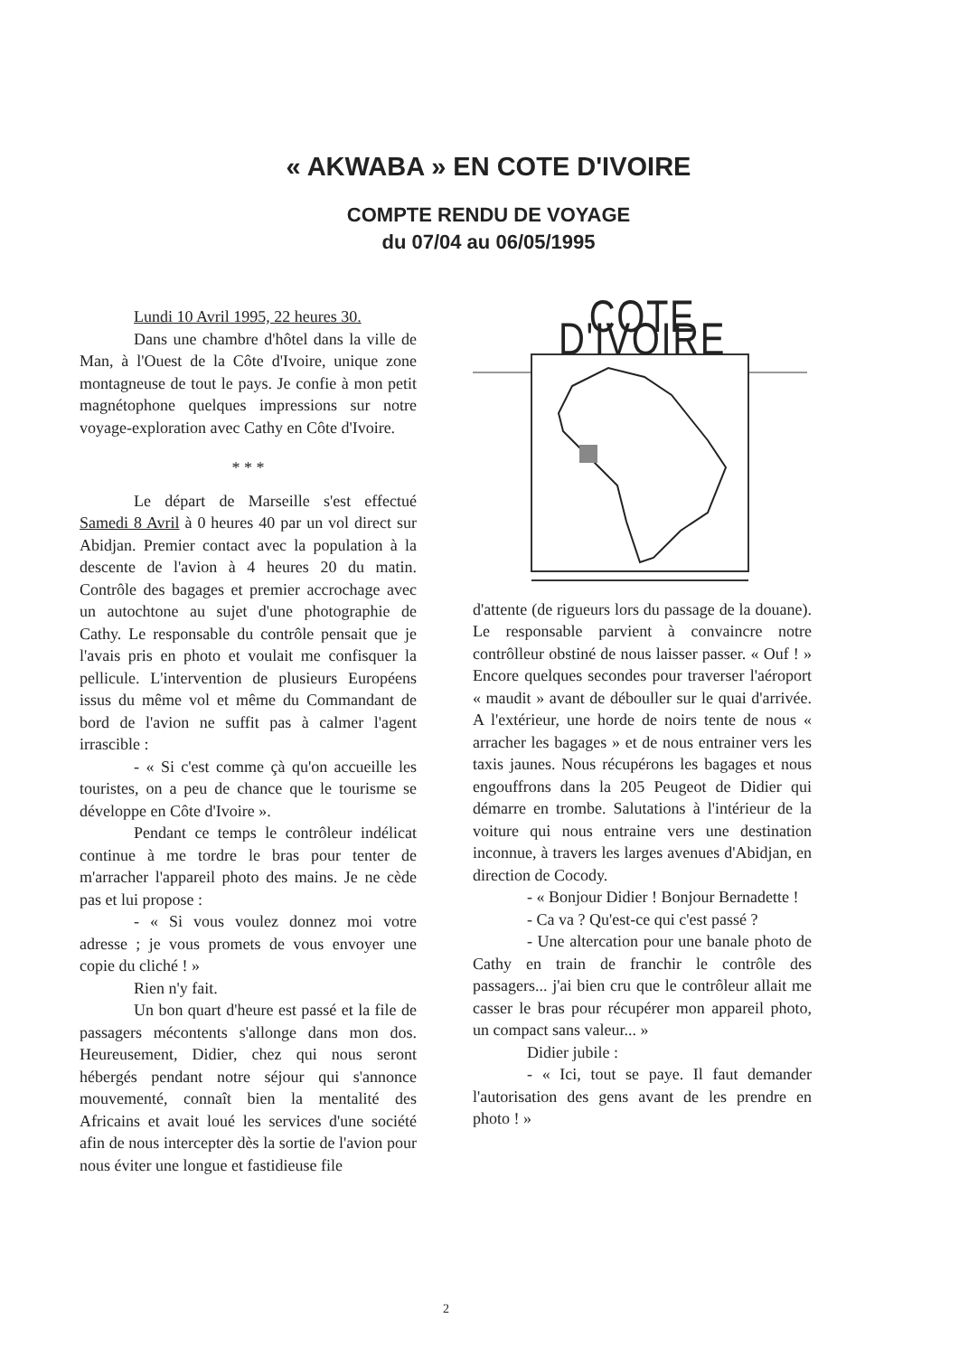« AKWABA » EN COTE D'IVOIRE
COMPTE RENDU DE VOYAGE
du 07/04 au 06/05/1995
Lundi 10 Avril 1995, 22 heures 30.
Dans une chambre d'hôtel dans la ville de Man, à l'Ouest de la Côte d'Ivoire, unique zone montagneuse de tout le pays. Je confie à mon petit magnétophone quelques impressions sur notre voyage-exploration avec Cathy en Côte d'Ivoire.
* * *
Le départ de Marseille s'est effectué Samedi 8 Avril à 0 heures 40 par un vol direct sur Abidjan. Premier contact avec la population à la descente de l'avion à 4 heures 20 du matin. Contrôle des bagages et premier accrochage avec un autochtone au sujet d'une photographie de Cathy. Le responsable du contrôle pensait que je l'avais pris en photo et voulait me confisquer la pellicule. L'intervention de plusieurs Européens issus du même vol et même du Commandant de bord de l'avion ne suffit pas à calmer l'agent irrascible :
- « Si c'est comme çà qu'on accueille les touristes, on a peu de chance que le tourisme se développe en Côte d'Ivoire ».
Pendant ce temps le contrôleur indélicat continue à me tordre le bras pour tenter de m'arracher l'appareil photo des mains. Je ne cède pas et lui propose :
- « Si vous voulez donnez moi votre adresse ; je vous promets de vous envoyer une copie du cliché ! »
Rien n'y fait.
Un bon quart d'heure est passé et la file de passagers mécontents s'allonge dans mon dos. Heureusement, Didier, chez qui nous seront hébergés pendant notre séjour qui s'annonce mouvementé, connaît bien la mentalité des Africains et avait loué les services d'une société afin de nous intercepter dès la sortie de l'avion pour nous éviter une longue et fastidieuse file
COTE D'IVOIRE
d'attente (de rigueurs lors du passage de la douane). Le responsable parvient à convaincre notre contrôlleur obstiné de nous laisser passer. « Ouf ! » Encore quelques secondes pour traverser l'aéroport « maudit » avant de débouller sur le quai d'arrivée. A l'extérieur, une horde de noirs tente de nous « arracher les bagages » et de nous entrainer vers les taxis jaunes. Nous récupérons les bagages et nous engouffrons dans la 205 Peugeot de Didier qui démarre en trombe. Salutations à l'intérieur de la voiture qui nous entraine vers une destination inconnue, à travers les larges avenues d'Abidjan, en direction de Cocody.
- « Bonjour Didier ! Bonjour Bernadette !
- Ca va ? Qu'est-ce qui c'est passé ?
- Une altercation pour une banale photo de Cathy en train de franchir le contrôle des passagers... j'ai bien cru que le contrôleur allait me casser le bras pour récupérer mon appareil photo, un compact sans valeur... »
Didier jubile :
- « Ici, tout se paye. Il faut demander l'autorisation des gens avant de les prendre en photo ! »
2